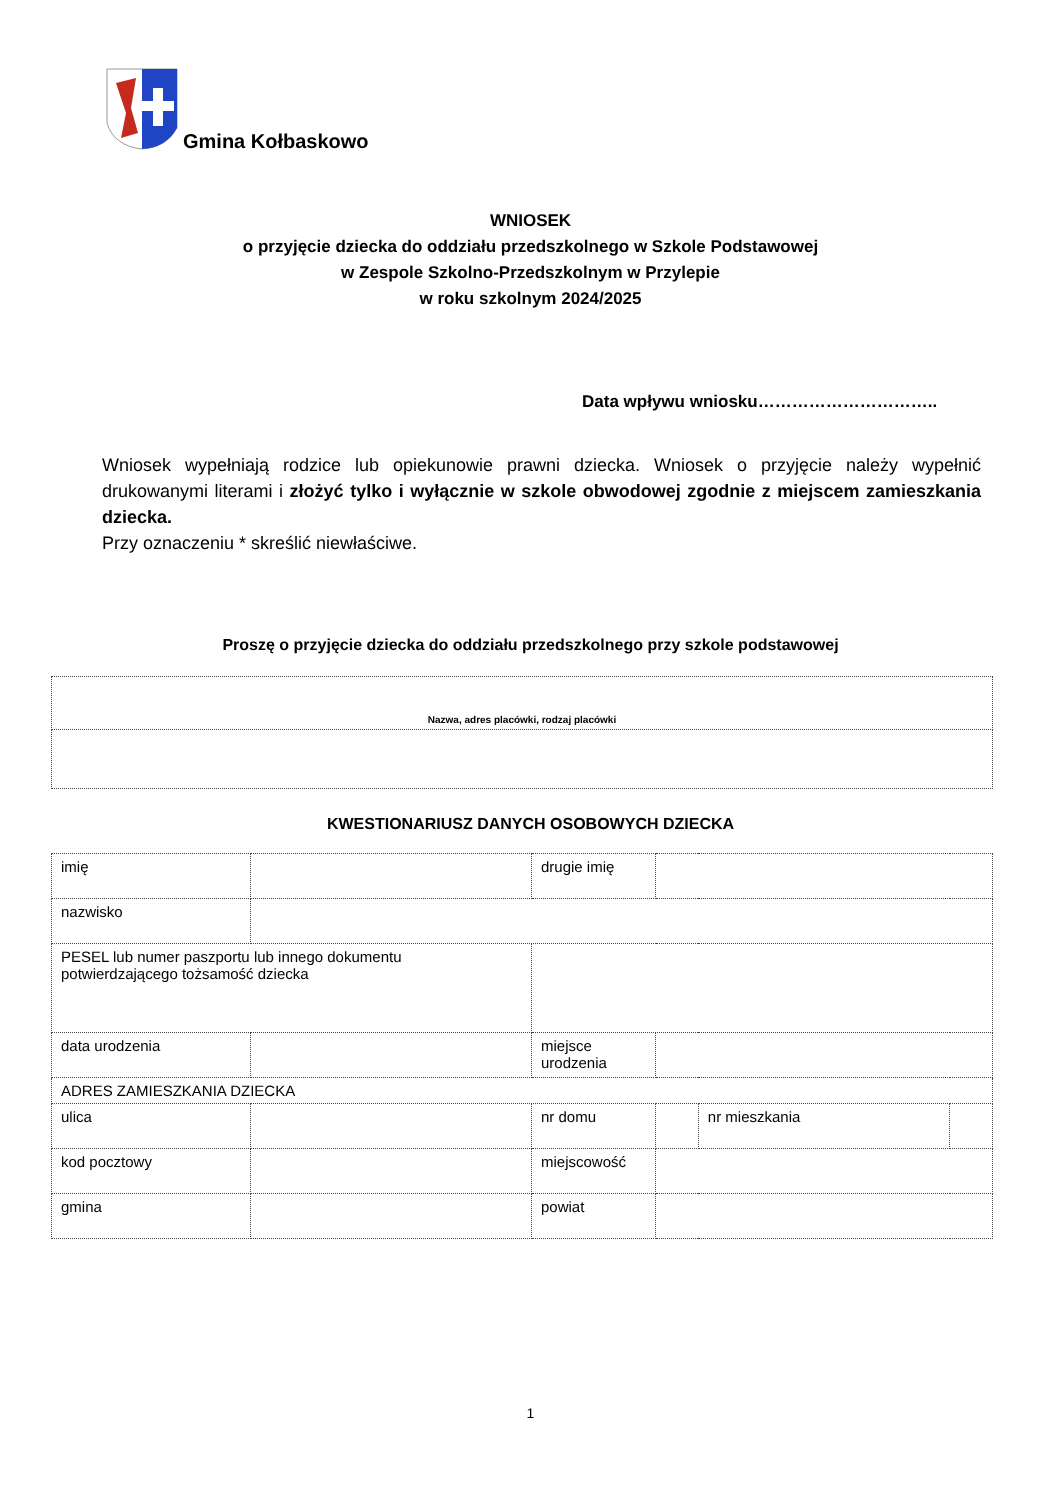Gmina Kołbaskowo
WNIOSEK
o przyjęcie dziecka do oddziału przedszkolnego w Szkole Podstawowej
w Zespole Szkolno-Przedszkolnym w Przylepie
w roku szkolnym 2024/2025
Data wpływu wniosku…………………………..
Wniosek wypełniają rodzice lub opiekunowie prawni dziecka. Wniosek o przyjęcie należy wypełnić drukowanymi literami i złożyć tylko i wyłącznie w szkole obwodowej zgodnie z miejscem zamieszkania dziecka.
Przy oznaczeniu * skreślić niewłaściwe.
Proszę o przyjęcie dziecka do oddziału przedszkolnego przy szkole podstawowej
| Nazwa, adres placówki, rodzaj placówki |
KWESTIONARIUSZ DANYCH OSOBOWYCH DZIECKA
| imię | | drugie imię | | | |
| nazwisko | | | | | |
| PESEL lub numer paszportu lub innego dokumentu potwierdzającego tożsamość dziecka | | | | | |
| data urodzenia | | miejsce urodzenia | | | |
| ADRES ZAMIESZKANIA DZIECKA | | | | | |
| ulica | | nr domu | | nr mieszkania | |
| kod pocztowy | | miejscowość | | | |
| gmina | | powiat | | | |
1